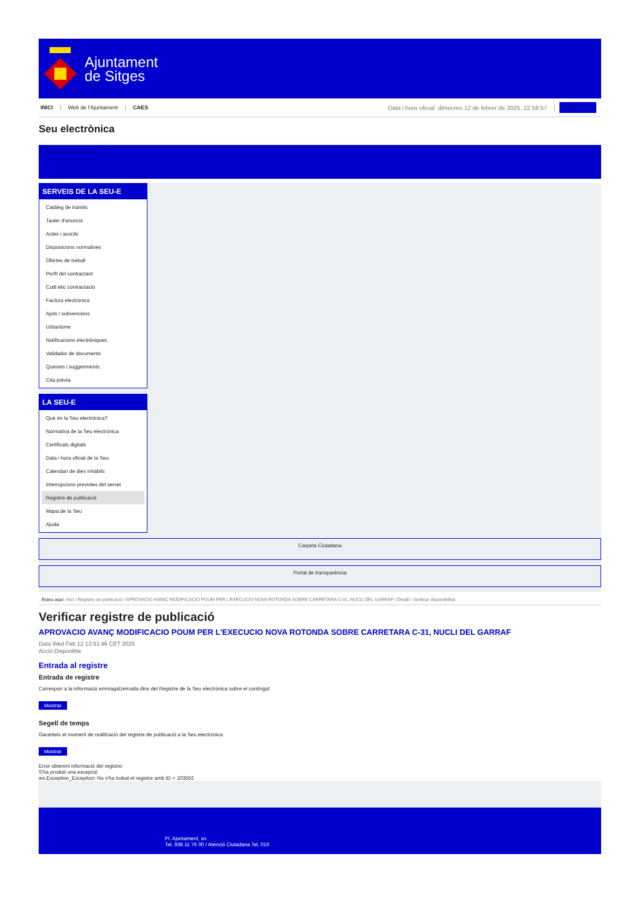Ajuntament
de Sitges
INICI Web de l'Ajuntament CAES Data i hora oficial: dimecres 12 de febrer de 2025, 22:58:57 Sincronitza
Seu electrònica
Obtenir còpia autèntica
SERVEIS DE LA SEU-E
Catàleg de tràmits
Tauler d'anuncis
Actes i acords
Disposicions normatives
Ofertes de treball
Perfil del contractant
Codi ètic contractació
Factura electrònica
Ajuts i subvencions
Urbanisme
Notificacions electròniques
Validador de documents
Queixes i suggeriments
Cita prèvia
LA SEU-E
Què és la Seu electrònica?
Normativa de la Seu electrònica
Certificats digitals
Data i hora oficial de la Seu
Calendari de dies inhàbils
Interrupcions previstes del servei
Registre de publicació
Mapa de la Seu
Ajuda
Carpeta Ciutadana
Portal de transparència
Esteu aquí: Inici / Registre de publicació / APROVACIO AVANÇ MODIFICACIO POUM PER L'EXECUCIO NOVA ROTONDA SOBRE CARRETARA C-31, NUCLI DEL GARRAF / Detall / Verificar disponibilitat
Verificar registre de publicació
APROVACIO AVANÇ MODIFICACIO POUM PER L'EXECUCIO NOVA ROTONDA SOBRE CARRETARA C-31, NUCLI DEL GARRAF
Data Wed Feb 12 13:51:46 CET 2025
Acció Disponible
Entrada al registre
Entrada de registre
Correspon a la informació emmagatzemada dins del Registre de la Seu electrònica sobre el contingut
Mostrar
Segell de temps
Garanteix el moment de realització del registre de publicació a la Seu electrònica
Mostrar
Error obtenint informació del registre:
S'ha produit una excepció
ws.Exception_Exception: No s'ha trobat el registre amb ID = 103562
Pl. Ajuntament, sn.
Tel. 938 11 76 00 / Atenció Ciutadana Tel. 010